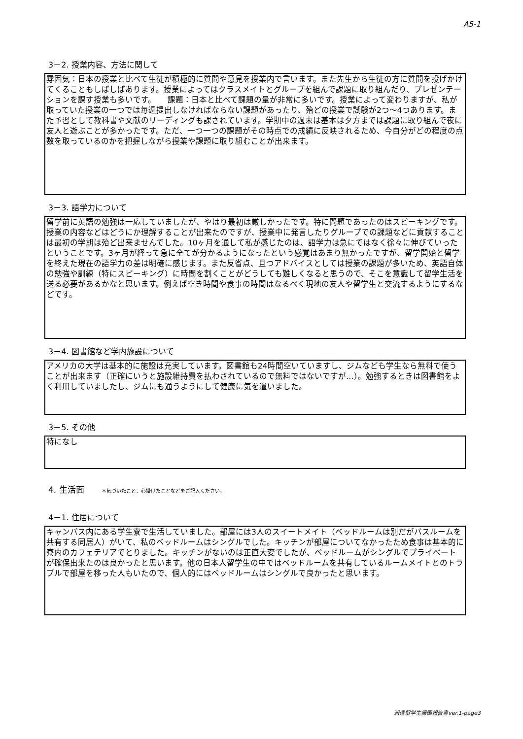A5-1
3－2. 授業内容、方法に関して
雰囲気：日本の授業と比べて生徒が積極的に質問や意見を授業内で言います。また先生から生徒の方に質問を投げかけてくることもしばしばあります。授業によってはクラスメイトとグループを組んで課題に取り組んだり、プレゼンテーションを課す授業も多いです。　　課題：日本と比べて課題の量が非常に多いです。授業によって変わりますが、私が取っていた授業の一つでは毎週提出しなければならない課題があったり、殆どの授業で試験が2つ～4つあります。また予習として教科書や文献のリーディングも課されています。学期中の週末は基本は夕方までは課題に取り組んで夜に友人と遊ぶことが多かったです。ただ、一つ一つの課題がその時点での成績に反映されるため、今自分がどの程度の点数を取っているのかを把握しながら授業や課題に取り組むことが出来ます。
3－3. 語学力について
留学前に英語の勉強は一応していましたが、やはり最初は厳しかったです。特に問題であったのはスピーキングです。授業の内容などはどうにか理解することが出来たのですが、授業中に発言したりグループでの課題などに貢献することは最初の学期は殆ど出来ませんでした。10ヶ月を通して私が感じたのは、語学力は急にではなく徐々に伸びていったということです。3ヶ月が経って急に全てが分かるようになったという感覚はあまり無かったですが、留学開始と留学を終えた現在の語学力の差は明確に感じます。また反省点、且つアドバイスとしては授業の課題が多いため、英語自体の勉強や訓練（特にスピーキング）に時間を割くことがどうしても難しくなると思うので、そこを意識して留学生活を送る必要があるかなと思います。例えば空き時間や食事の時間はなるべく現地の友人や留学生と交流するようにするなどです。
3－4. 図書館など学内施設について
アメリカの大学は基本的に施設は充実しています。図書館も24時間空いていますし、ジムなども学生なら無料で使うことが出来ます（正確にいうと施設維持費を払わされているので無料ではないですが…）。勉強するときは図書館をよく利用していましたし、ジムにも通うようにして健康に気を遣いました。
3－5. その他
特になし
4. 生活面 ＊気づいたこと、心掛けたことなどをご記入ください。
4－1. 住居について
キャンパス内にある学生寮で生活していました。部屋には3人のスイートメイト（ベッドルームは別だがバスルームを共有する同居人）がいて、私のベッドルームはシングルでした。キッチンが部屋についてなかったため食事は基本的に寮内のカフェテリアでとりました。キッチンがないのは正直大変でしたが、ベッドルームがシングルでプライベートが確保出来たのは良かったと思います。他の日本人留学生の中ではベッドルームを共有しているルームメイトとのトラブルで部屋を移った人もいたので、個人的にはベッドルームはシングルで良かったと思います。
派遣留学生帰国報告書ver.1-page3